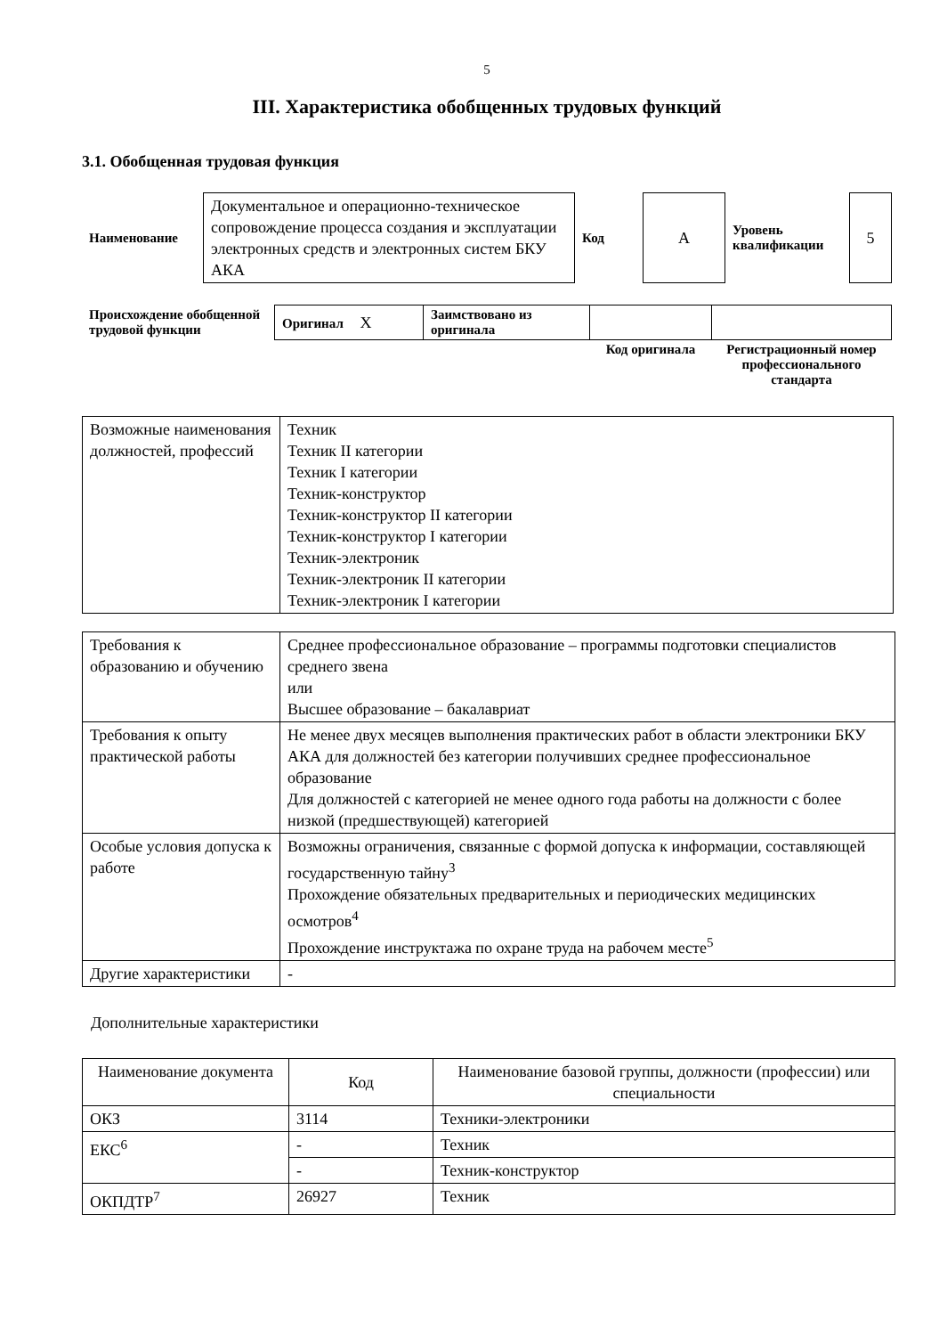5
III. Характеристика обобщенных трудовых функций
3.1. Обобщенная трудовая функция
| Наименование | Документальное и операционно-техническое сопровождение процесса создания и эксплуатации электронных средств и электронных систем БКУ АКА | Код | А | Уровень квалификации | 5 |
| Происхождение обобщенной трудовой функции | Оригинал X | Заимствовано из оригинала | | |
| | | | Код оригинала | Регистрационный номер профессионального стандарта |
| Возможные наименования должностей, профессий | Техник Техник II категории Техник I категории Техник-конструктор Техник-конструктор II категории Техник-конструктор I категории Техник-электроник Техник-электроник II категории Техник-электроник I категории |
| Требования к образованию и обучению | Среднее профессиональное образование – программы подготовки специалистов среднего звена или Высшее образование – бакалавриат |
| Требования к опыту практической работы | Не менее двух месяцев выполнения практических работ в области электроники БКУ АКА для должностей без категории получивших среднее профессиональное образование Для должностей с категорией не менее одного года работы на должности с более низкой (предшествующей) категорией |
| Особые условия допуска к работе | Возможны ограничения, связанные с формой допуска к информации, составляющей государственную тайну<sup>3</sup> Прохождение обязательных предварительных и периодических медицинских осмотров<sup>4</sup> Прохождение инструктажа по охране труда на рабочем месте<sup>5</sup> |
| Другие характеристики | - |
Дополнительные характеристики
| Наименование документа | Код | Наименование базовой группы, должности (профессии) или специальности |
| --- | --- | --- |
| ОКЗ | 3114 | Техники-электроники |
| ЕКС<sup>6</sup> | - | Техник |
| | - | Техник-конструктор |
| ОКПДТР<sup>7</sup> | 26927 | Техник |